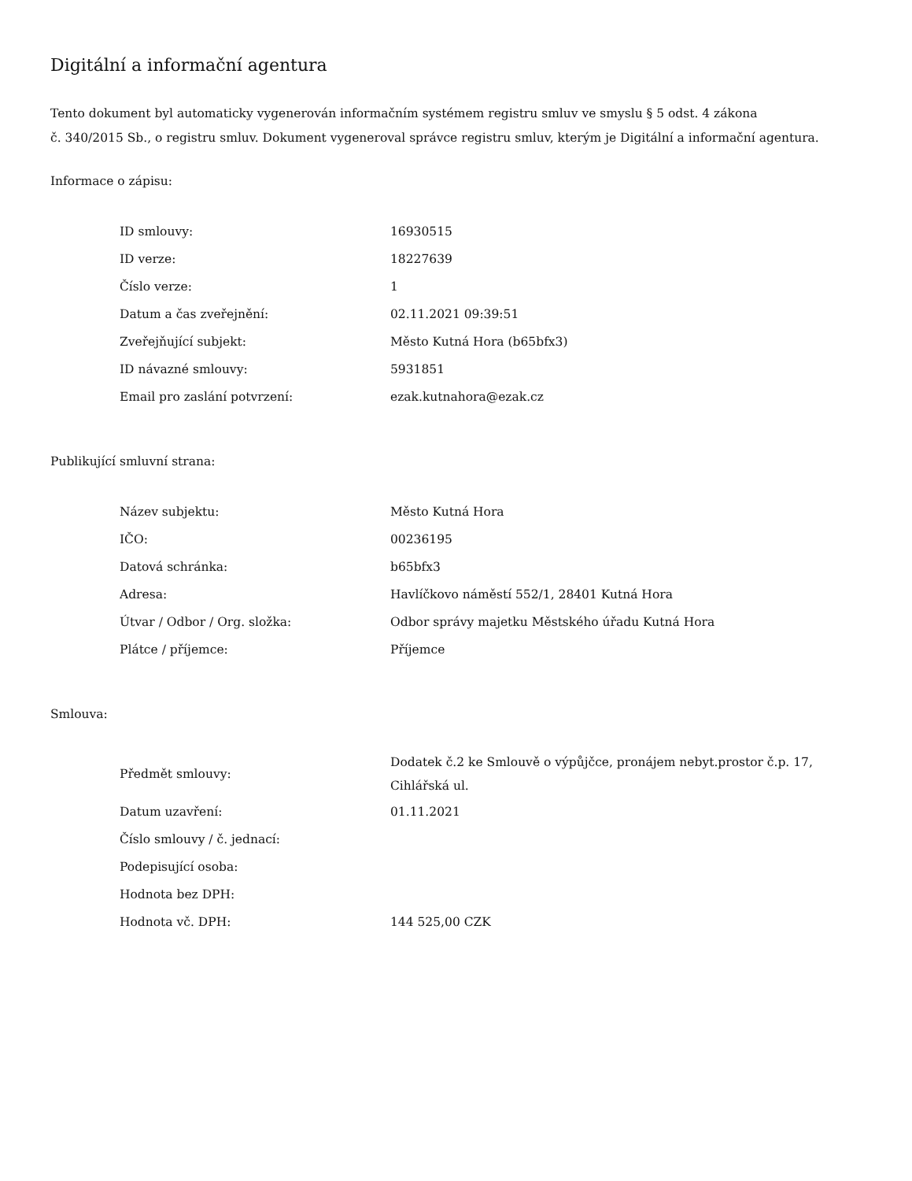Digitální a informační agentura
Tento dokument byl automaticky vygenerován informačním systémem registru smluv ve smyslu § 5 odst. 4 zákona
č. 340/2015 Sb., o registru smluv. Dokument vygeneroval správce registru smluv, kterým je Digitální a informační agentura.
Informace o zápisu:
| ID smlouvy: | 16930515 |
| ID verze: | 18227639 |
| Číslo verze: | 1 |
| Datum a čas zveřejnění: | 02.11.2021 09:39:51 |
| Zveřejňující subjekt: | Město Kutná Hora (b65bfx3) |
| ID návazné smlouvy: | 5931851 |
| Email pro zaslání potvrzení: | ezak.kutnahora@ezak.cz |
Publikující smluvní strana:
| Název subjektu: | Město Kutná Hora |
| IČO: | 00236195 |
| Datová schránka: | b65bfx3 |
| Adresa: | Havlíčkovo náměstí 552/1, 28401 Kutná Hora |
| Útvar / Odbor / Org. složka: | Odbor správy majetku Městského úřadu Kutná Hora |
| Plátce / příjemce: | Příjemce |
Smlouva:
| Předmět smlouvy: | Dodatek č.2 ke Smlouvě o výpůjčce, pronájem nebyt.prostor č.p. 17, Cihlářská ul. |
| Datum uzavření: | 01.11.2021 |
| Číslo smlouvy / č. jednací: | |
| Podepisující osoba: | |
| Hodnota bez DPH: | |
| Hodnota vč. DPH: | 144 525,00 CZK |